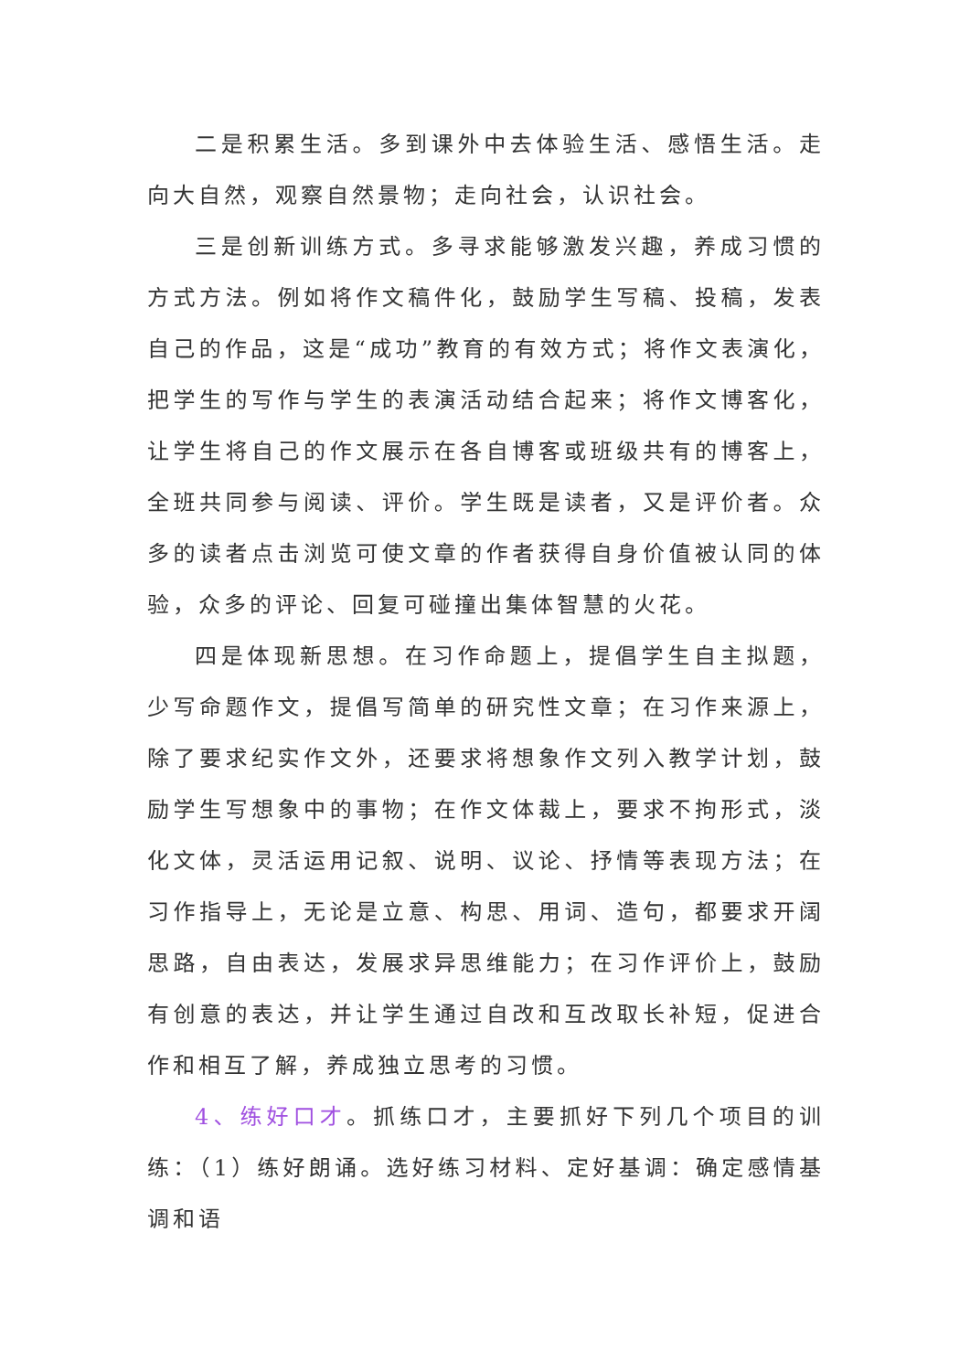二是积累生活。多到课外中去体验生活、感悟生活。走向大自然，观察自然景物；走向社会，认识社会。
三是创新训练方式。多寻求能够激发兴趣，养成习惯的方式方法。例如将作文稿件化，鼓励学生写稿、投稿，发表自己的作品，这是“成功”教育的有效方式；将作文表演化，把学生的写作与学生的表演活动结合起来；将作文博客化，让学生将自己的作文展示在各自博客或班级共有的博客上，全班共同参与阅读、评价。学生既是读者，又是评价者。众多的读者点击浏览可使文章的作者获得自身价值被认同的体验，众多的评论、回复可碰撞出集体智慧的火花。
四是体现新思想。在习作命题上，提倡学生自主拟题，少写命题作文，提倡写简单的研究性文章；在习作来源上，除了要求纪实作文外，还要求将想象作文列入教学计划，鼓励学生写想象中的事物；在作文体裁上，要求不拘形式，淡化文体，灵活运用记叙、说明、议论、抒情等表现方法；在习作指导上，无论是立意、构思、用词、造句，都要求开阔思路，自由表达，发展求异思维能力；在习作评价上，鼓励有创意的表达，并让学生通过自改和互改取长补短，促进合作和相互了解，养成独立思考的习惯。
4、练好口才。抓练口才，主要抓好下列几个项目的训练：（1）练好朗诵。选好练习材料、定好基调：确定感情基调和语